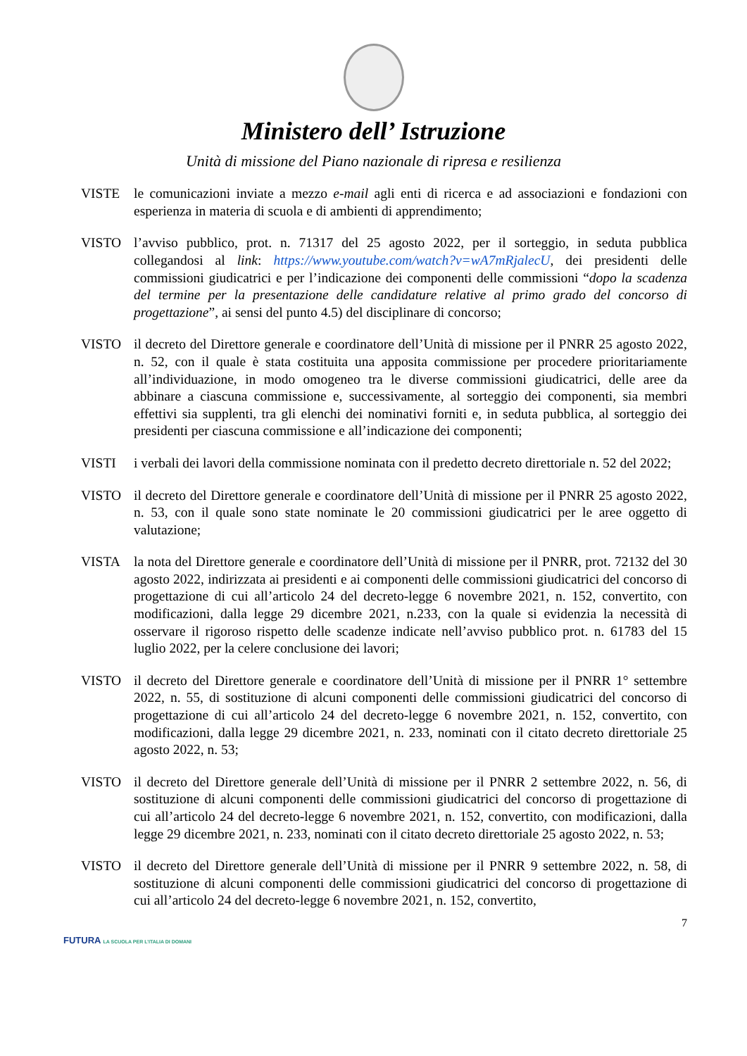Ministero dell’ Istruzione
Unità di missione del Piano nazionale di ripresa e resilienza
VISTE le comunicazioni inviate a mezzo e-mail agli enti di ricerca e ad associazioni e fondazioni con esperienza in materia di scuola e di ambienti di apprendimento;
VISTO l’avviso pubblico, prot. n. 71317 del 25 agosto 2022, per il sorteggio, in seduta pubblica collegandosi al link: https://www.youtube.com/watch?v=wA7mRjalecU, dei presidenti delle commissioni giudicatrici e per l’indicazione dei componenti delle commissioni “dopo la scadenza del termine per la presentazione delle candidature relative al primo grado del concorso di progettazione”, ai sensi del punto 4.5) del disciplinare di concorso;
VISTO il decreto del Direttore generale e coordinatore dell’Unità di missione per il PNRR 25 agosto 2022, n. 52, con il quale è stata costituita una apposita commissione per procedere prioritariamente all’individuazione, in modo omogeneo tra le diverse commissioni giudicatrici, delle aree da abbinare a ciascuna commissione e, successivamente, al sorteggio dei componenti, sia membri effettivi sia supplenti, tra gli elenchi dei nominativi forniti e, in seduta pubblica, al sorteggio dei presidenti per ciascuna commissione e all’indicazione dei componenti;
VISTI i verbali dei lavori della commissione nominata con il predetto decreto direttoriale n. 52 del 2022;
VISTO il decreto del Direttore generale e coordinatore dell’Unità di missione per il PNRR 25 agosto 2022, n. 53, con il quale sono state nominate le 20 commissioni giudicatrici per le aree oggetto di valutazione;
VISTA la nota del Direttore generale e coordinatore dell’Unità di missione per il PNRR, prot. 72132 del 30 agosto 2022, indirizzata ai presidenti e ai componenti delle commissioni giudicatrici del concorso di progettazione di cui all’articolo 24 del decreto-legge 6 novembre 2021, n. 152, convertito, con modificazioni, dalla legge 29 dicembre 2021, n.233, con la quale si evidenzia la necessità di osservare il rigoroso rispetto delle scadenze indicate nell’avviso pubblico prot. n. 61783 del 15 luglio 2022, per la celere conclusione dei lavori;
VISTO il decreto del Direttore generale e coordinatore dell’Unità di missione per il PNRR 1° settembre 2022, n. 55, di sostituzione di alcuni componenti delle commissioni giudicatrici del concorso di progettazione di cui all’articolo 24 del decreto-legge 6 novembre 2021, n. 152, convertito, con modificazioni, dalla legge 29 dicembre 2021, n. 233, nominati con il citato decreto direttoriale 25 agosto 2022, n. 53;
VISTO il decreto del Direttore generale dell’Unità di missione per il PNRR 2 settembre 2022, n. 56, di sostituzione di alcuni componenti delle commissioni giudicatrici del concorso di progettazione di cui all’articolo 24 del decreto-legge 6 novembre 2021, n. 152, convertito, con modificazioni, dalla legge 29 dicembre 2021, n. 233, nominati con il citato decreto direttoriale 25 agosto 2022, n. 53;
VISTO il decreto del Direttore generale dell’Unità di missione per il PNRR 9 settembre 2022, n. 58, di sostituzione di alcuni componenti delle commissioni giudicatrici del concorso di progettazione di cui all’articolo 24 del decreto-legge 6 novembre 2021, n. 152, convertito,
7
FUTURA LA SCUOLA PER L’ITALIA DI DOMANI